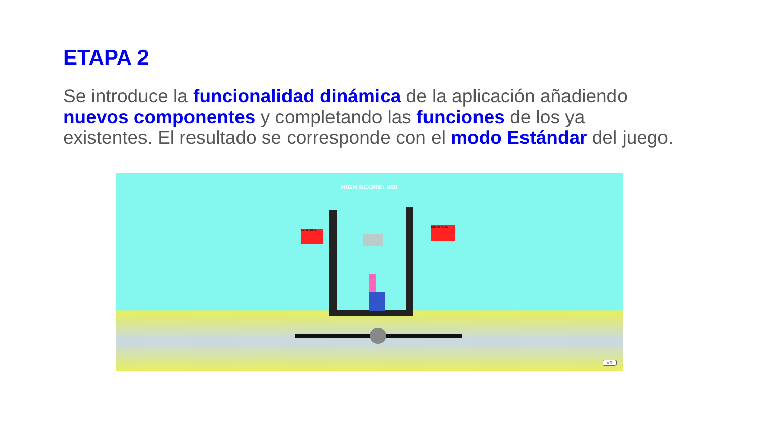ETAPA 2
Se introduce la funcionalidad dinámica de la aplicación añadiendo nuevos componentes y completando las funciones de los ya existentes. El resultado se corresponde con el modo Estándar del juego.
HIGH SCORE: 900
BAJAR PIEZA
ROTAR PIEZA
VR